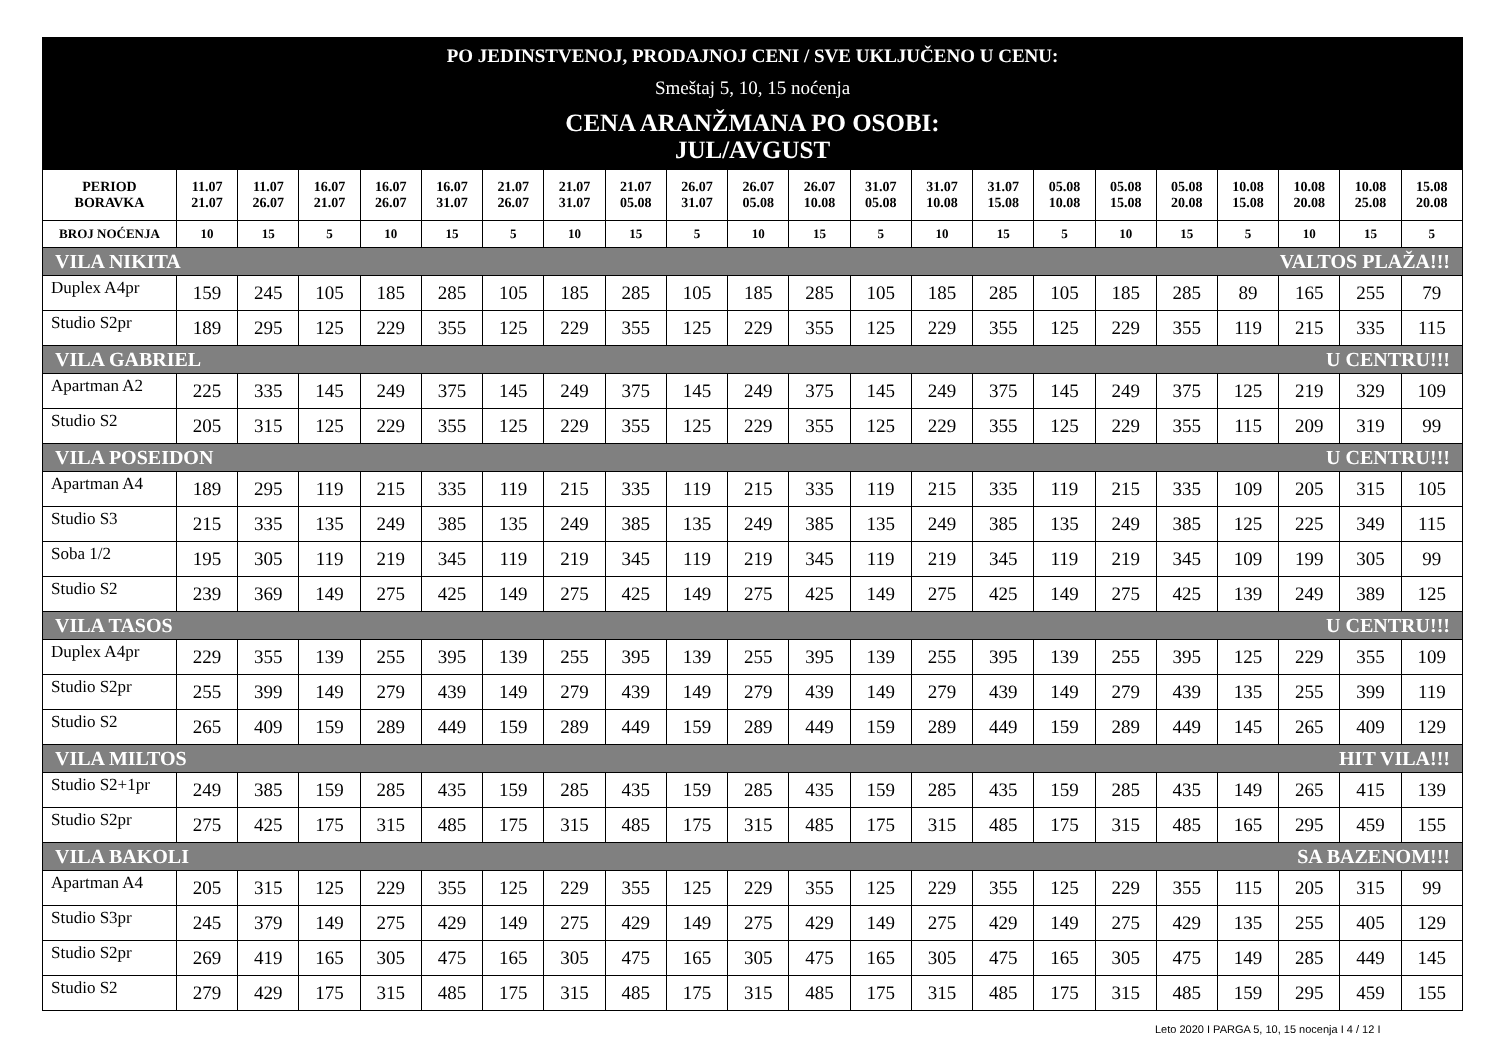PO JEDINSTVENOJ, PRODAJNOJ CENI / SVE UKLJUČENO U CENU:
Smeštaj 5, 10, 15 noćenja
CENA ARANŽMANA PO OSOBI:
JUL/AVGUST
| PERIOD BORAVKA | 11.07 21.07 | 11.07 26.07 | 16.07 21.07 | 16.07 26.07 | 16.07 31.07 | 21.07 26.07 | 21.07 31.07 | 21.07 05.08 | 26.07 31.07 | 26.07 05.08 | 26.07 10.08 | 31.07 05.08 | 31.07 10.08 | 31.07 15.08 | 05.08 10.08 | 05.08 15.08 | 05.08 20.08 | 10.08 15.08 | 10.08 20.08 | 10.08 25.08 | 15.08 20.08 |
| --- | --- | --- | --- | --- | --- | --- | --- | --- | --- | --- | --- | --- | --- | --- | --- | --- | --- | --- | --- | --- | --- |
| BROJ NOĆENJA | 10 | 15 | 5 | 10 | 15 | 5 | 10 | 15 | 5 | 10 | 15 | 5 | 10 | 15 | 5 | 10 | 15 | 5 | 10 | 15 | 5 |
| VILA NIKITA VALTOS PLAŽA!!! | | | | | | | | | | | | | | | | | | | | | |
| Duplex A4pr | 159 | 245 | 105 | 185 | 285 | 105 | 185 | 285 | 105 | 185 | 285 | 105 | 185 | 285 | 105 | 185 | 285 | 89 | 165 | 255 | 79 |
| Studio S2pr | 189 | 295 | 125 | 229 | 355 | 125 | 229 | 355 | 125 | 229 | 355 | 125 | 229 | 355 | 125 | 229 | 355 | 119 | 215 | 335 | 115 |
| VILA GABRIEL U CENTRU!!! | | | | | | | | | | | | | | | | | | | | | |
| Apartman A2 | 225 | 335 | 145 | 249 | 375 | 145 | 249 | 375 | 145 | 249 | 375 | 145 | 249 | 375 | 145 | 249 | 375 | 125 | 219 | 329 | 109 |
| Studio S2 | 205 | 315 | 125 | 229 | 355 | 125 | 229 | 355 | 125 | 229 | 355 | 125 | 229 | 355 | 125 | 229 | 355 | 115 | 209 | 319 | 99 |
| VILA POSEIDON U CENTRU!!! | | | | | | | | | | | | | | | | | | | | | |
| Apartman A4 | 189 | 295 | 119 | 215 | 335 | 119 | 215 | 335 | 119 | 215 | 335 | 119 | 215 | 335 | 119 | 215 | 335 | 109 | 205 | 315 | 105 |
| Studio S3 | 215 | 335 | 135 | 249 | 385 | 135 | 249 | 385 | 135 | 249 | 385 | 135 | 249 | 385 | 135 | 249 | 385 | 125 | 225 | 349 | 115 |
| Soba 1/2 | 195 | 305 | 119 | 219 | 345 | 119 | 219 | 345 | 119 | 219 | 345 | 119 | 219 | 345 | 119 | 219 | 345 | 109 | 199 | 305 | 99 |
| Studio S2 | 239 | 369 | 149 | 275 | 425 | 149 | 275 | 425 | 149 | 275 | 425 | 149 | 275 | 425 | 149 | 275 | 425 | 139 | 249 | 389 | 125 |
| VILA TASOS U CENTRU!!! | | | | | | | | | | | | | | | | | | | | | |
| Duplex A4pr | 229 | 355 | 139 | 255 | 395 | 139 | 255 | 395 | 139 | 255 | 395 | 139 | 255 | 395 | 139 | 255 | 395 | 125 | 229 | 355 | 109 |
| Studio S2pr | 255 | 399 | 149 | 279 | 439 | 149 | 279 | 439 | 149 | 279 | 439 | 149 | 279 | 439 | 149 | 279 | 439 | 135 | 255 | 399 | 119 |
| Studio S2 | 265 | 409 | 159 | 289 | 449 | 159 | 289 | 449 | 159 | 289 | 449 | 159 | 289 | 449 | 159 | 289 | 449 | 145 | 265 | 409 | 129 |
| VILA MILTOS HIT VILA!!! | | | | | | | | | | | | | | | | | | | | | |
| Studio S2+1pr | 249 | 385 | 159 | 285 | 435 | 159 | 285 | 435 | 159 | 285 | 435 | 159 | 285 | 435 | 159 | 285 | 435 | 149 | 265 | 415 | 139 |
| Studio S2pr | 275 | 425 | 175 | 315 | 485 | 175 | 315 | 485 | 175 | 315 | 485 | 175 | 315 | 485 | 175 | 315 | 485 | 165 | 295 | 459 | 155 |
| VILA BAKOLI SA BAZENOM!!! | | | | | | | | | | | | | | | | | | | | | |
| Apartman A4 | 205 | 315 | 125 | 229 | 355 | 125 | 229 | 355 | 125 | 229 | 355 | 125 | 229 | 355 | 125 | 229 | 355 | 115 | 205 | 315 | 99 |
| Studio S3pr | 245 | 379 | 149 | 275 | 429 | 149 | 275 | 429 | 149 | 275 | 429 | 149 | 275 | 429 | 149 | 275 | 429 | 135 | 255 | 405 | 129 |
| Studio S2pr | 269 | 419 | 165 | 305 | 475 | 165 | 305 | 475 | 165 | 305 | 475 | 165 | 305 | 475 | 165 | 305 | 475 | 149 | 285 | 449 | 145 |
| Studio S2 | 279 | 429 | 175 | 315 | 485 | 175 | 315 | 485 | 175 | 315 | 485 | 175 | 315 | 485 | 175 | 315 | 485 | 159 | 295 | 459 | 155 |
Leto 2020 I PARGA 5, 10, 15 nocenja I 4 / 12 I